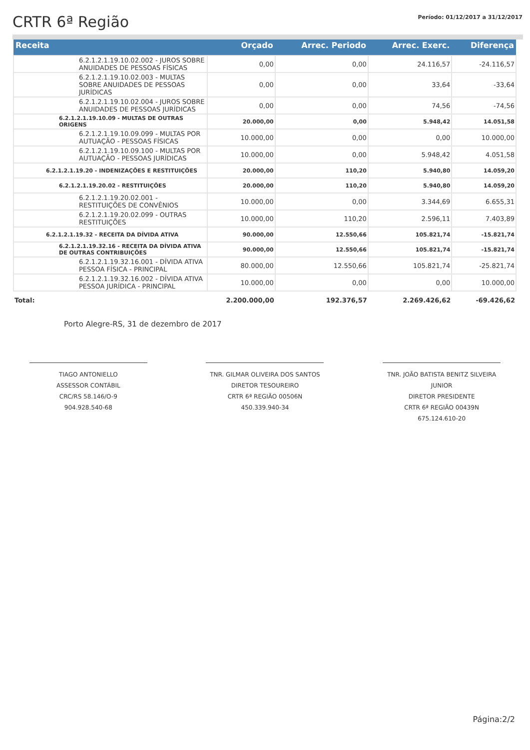CRTR 6ª Região
Período: 01/12/2017 a 31/12/2017
| Receita | Orçado | Arrec. Periodo | Arrec. Exerc. | Diferença |
| --- | --- | --- | --- | --- |
| 6.2.1.2.1.19.10.02.002 - JUROS SOBRE ANUIDADES DE PESSOAS FÍSICAS | 0,00 | 0,00 | 24.116,57 | -24.116,57 |
| 6.2.1.2.1.19.10.02.003 - MULTAS SOBRE ANUIDADES DE PESSOAS JURÍDICAS | 0,00 | 0,00 | 33,64 | -33,64 |
| 6.2.1.2.1.19.10.02.004 - JUROS SOBRE ANUIDADES DE PESSOAS JURÍDICAS | 0,00 | 0,00 | 74,56 | -74,56 |
| 6.2.1.2.1.19.10.09 - MULTAS DE OUTRAS ORIGENS | 20.000,00 | 0,00 | 5.948,42 | 14.051,58 |
| 6.2.1.2.1.19.10.09.099 - MULTAS POR AUTUAÇÃO - PESSOAS FÍSICAS | 10.000,00 | 0,00 | 0,00 | 10.000,00 |
| 6.2.1.2.1.19.10.09.100 - MULTAS POR AUTUAÇÃO - PESSOAS JURÍDICAS | 10.000,00 | 0,00 | 5.948,42 | 4.051,58 |
| 6.2.1.2.1.19.20 - INDENIZAÇÕES E RESTITUIÇÕES | 20.000,00 | 110,20 | 5.940,80 | 14.059,20 |
| 6.2.1.2.1.19.20.02 - RESTITUIÇÕES | 20.000,00 | 110,20 | 5.940,80 | 14.059,20 |
| 6.2.1.2.1.19.20.02.001 - RESTITUIÇÕES DE CONVÊNIOS | 10.000,00 | 0,00 | 3.344,69 | 6.655,31 |
| 6.2.1.2.1.19.20.02.099 - OUTRAS RESTITUIÇÕES | 10.000,00 | 110,20 | 2.596,11 | 7.403,89 |
| 6.2.1.2.1.19.32 - RECEITA DA DÍVIDA ATIVA | 90.000,00 | 12.550,66 | 105.821,74 | -15.821,74 |
| 6.2.1.2.1.19.32.16 - RECEITA DA DÍVIDA ATIVA DE OUTRAS CONTRIBUIÇÕES | 90.000,00 | 12.550,66 | 105.821,74 | -15.821,74 |
| 6.2.1.2.1.19.32.16.001 - DÍVIDA ATIVA PESSOA FÍSICA - PRINCIPAL | 80.000,00 | 12.550,66 | 105.821,74 | -25.821,74 |
| 6.2.1.2.1.19.32.16.002 - DÍVIDA ATIVA PESSOA JURÍDICA - PRINCIPAL | 10.000,00 | 0,00 | 0,00 | 10.000,00 |
| Total: | 2.200.000,00 | 192.376,57 | 2.269.426,62 | -69.426,62 |
Porto Alegre-RS, 31 de dezembro de 2017
TIAGO ANTONIELLO
ASSESSOR CONTÁBIL
CRC/RS 58.146/O-9
904.928.540-68
TNR. GILMAR OLIVEIRA DOS SANTOS
DIRETOR TESOUREIRO
CRTR 6ª REGIÃO 00506N
450.339.940-34
TNR. JOÃO BATISTA BENITZ SILVEIRA JUNIOR
DIRETOR PRESIDENTE
CRTR 6ª REGIÃO 00439N
675.124.610-20
Página:2/2